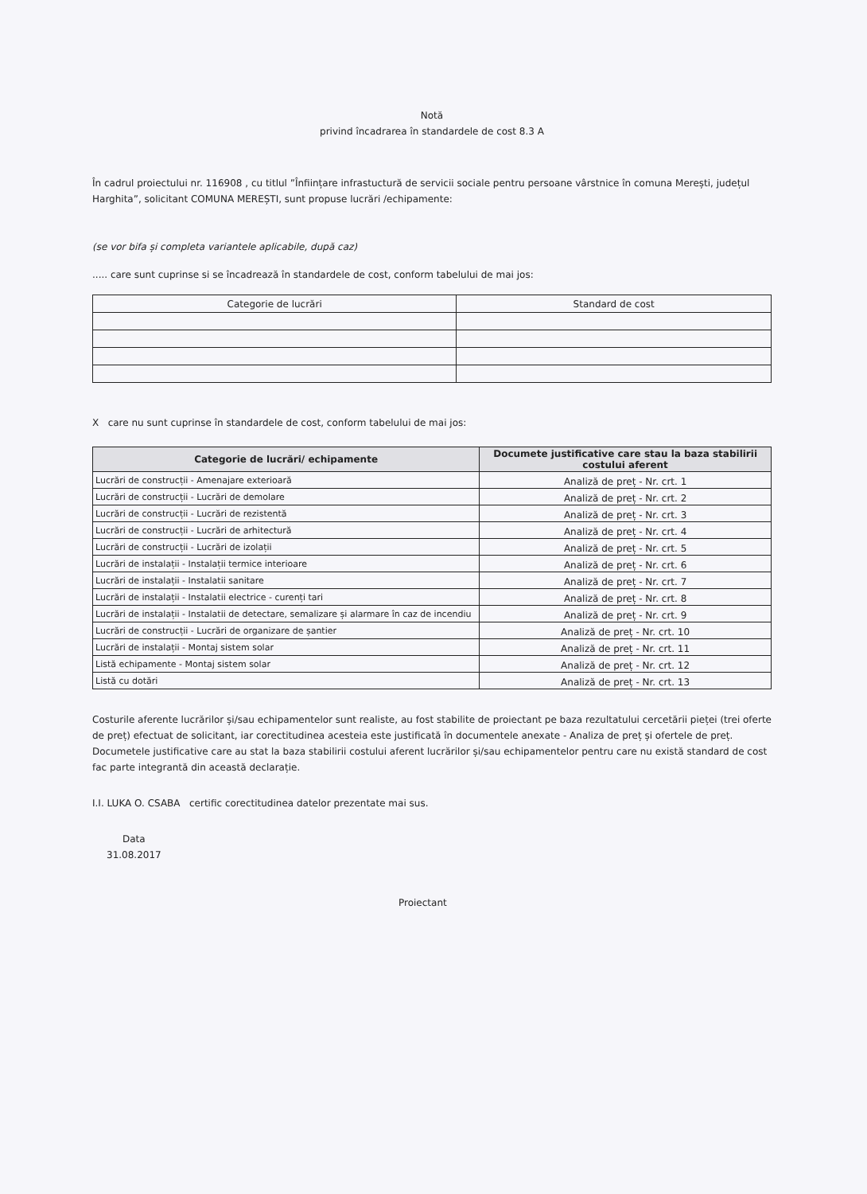Notă
privind încadrarea în standardele de cost 8.3 A
În cadrul proiectului nr. 116908 , cu titlul ”Înființare infrastuctură de servicii sociale pentru persoane vârstnice în comuna Merești, județul Harghita”, solicitant COMUNA MEREȘTI, sunt propuse lucrări /echipamente:
(se vor bifa și completa variantele aplicabile, după caz)
..... care sunt cuprinse si se încadrează în standardele de cost, conform tabelului de mai jos:
| Categorie de lucrări | Standard de cost |
| --- | --- |
X care nu sunt cuprinse în standardele de cost, conform tabelului de mai jos:
| Categorie de lucrări/ echipamente | Documete justificative care stau la baza stabilirii costului aferent |
| --- | --- |
| Lucrări de construcții - Amenajare exterioară | Analiză de preț - Nr. crt. 1 |
| Lucrări de construcții - Lucrări de demolare | Analiză de preț - Nr. crt. 2 |
| Lucrări de construcții - Lucrări de rezistentă | Analiză de preț - Nr. crt. 3 |
| Lucrări de construcții - Lucrări de arhitectură | Analiză de preț - Nr. crt. 4 |
| Lucrări de construcții - Lucrări de izolații | Analiză de preț - Nr. crt. 5 |
| Lucrări de instalații - Instalații termice interioare | Analiză de preț - Nr. crt. 6 |
| Lucrări de instalații - Instalatii sanitare | Analiză de preț - Nr. crt. 7 |
| Lucrări de instalații - Instalatii electrice - curenți tari | Analiză de preț - Nr. crt. 8 |
| Lucrări de instalații - Instalatii de detectare, semalizare și alarmare în caz de incendiu | Analiză de preț - Nr. crt. 9 |
| Lucrări de construcții - Lucrări de organizare de șantier | Analiză de preț - Nr. crt. 10 |
| Lucrări de instalații - Montaj sistem solar | Analiză de preț - Nr. crt. 11 |
| Listă echipamente - Montaj sistem solar | Analiză de preț - Nr. crt. 12 |
| Listă cu dotări | Analiză de preț - Nr. crt. 13 |
Costurile aferente lucrărilor și/sau echipamentelor sunt realiste, au fost stabilite de proiectant pe baza rezultatului cercetării pieței (trei oferte de preț) efectuat de solicitant, iar corectitudinea acesteia este justificată în documentele anexate - Analiza de preț și ofertele de preț.
Documetele justificative care au stat la baza stabilirii costului aferent lucrărilor și/sau echipamentelor pentru care nu există standard de cost fac parte integrantă din această declarație.
I.I. LUKA O. CSABA certific corectitudinea datelor prezentate mai sus.
Data
31.08.2017
Proiectant